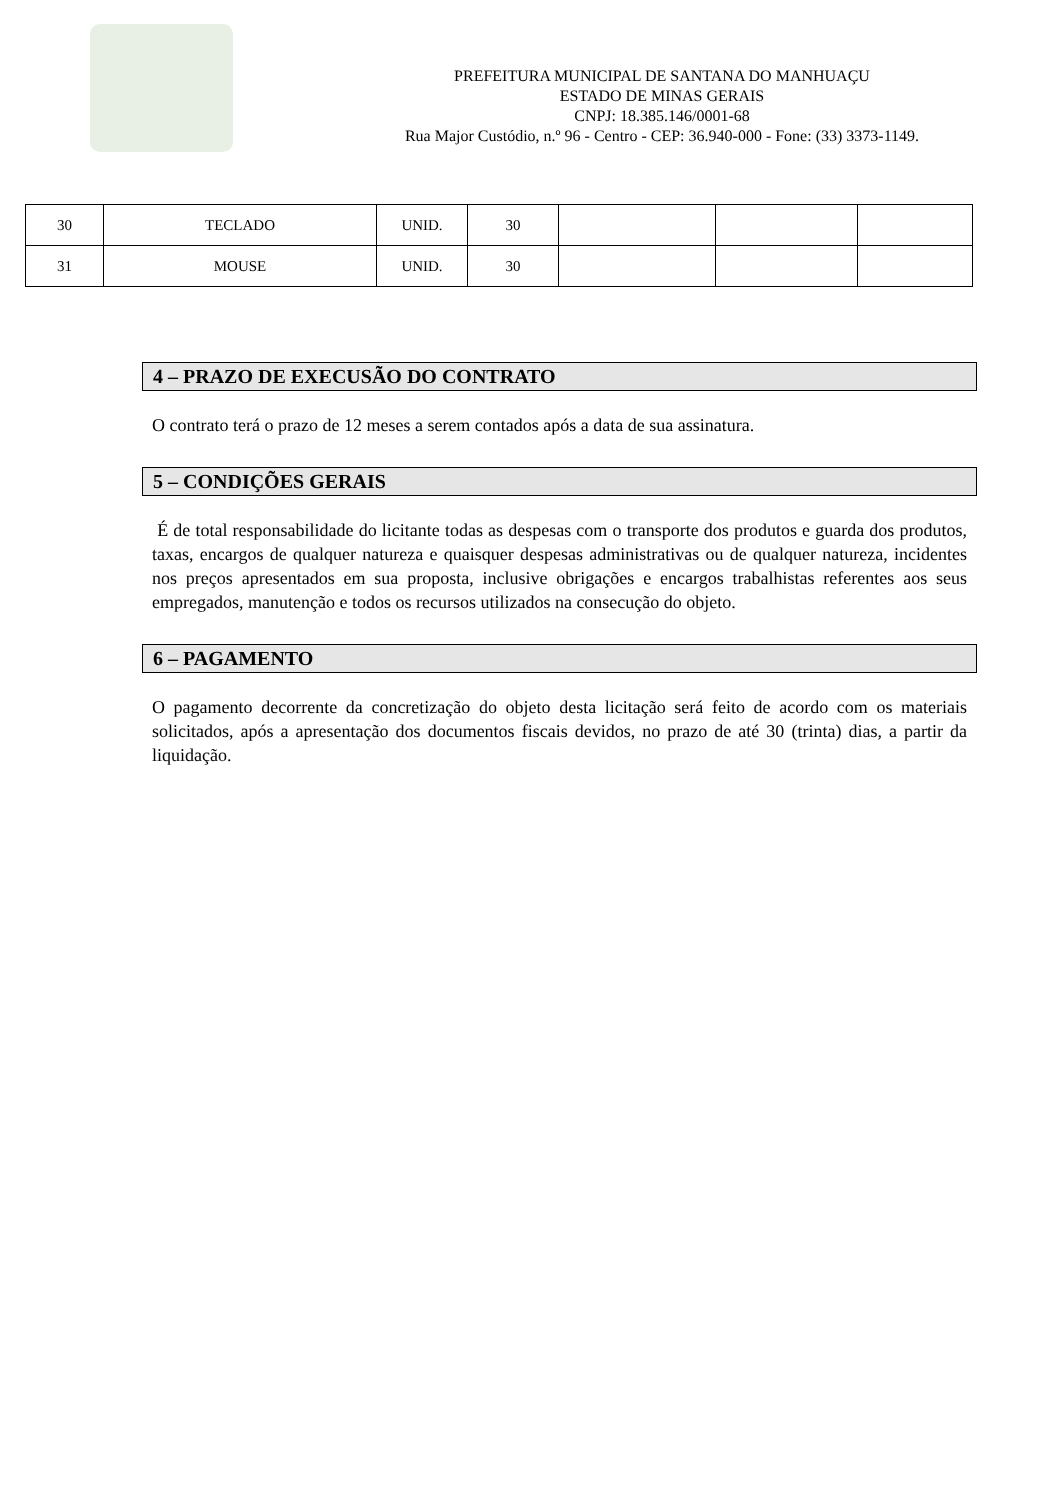PREFEITURA MUNICIPAL DE SANTANA DO MANHUAÇU
ESTADO DE MINAS GERAIS
CNPJ: 18.385.146/0001-68
Rua Major Custódio, n.º 96 - Centro - CEP: 36.940-000 - Fone: (33) 3373-1149.
| 30 | TECLADO | UNID. | 30 | | | |
| 31 | MOUSE | UNID. | 30 | | | |
4 – PRAZO DE EXECUSÃO DO CONTRATO
O contrato terá o prazo de 12 meses a serem contados após a data de sua assinatura.
5 – CONDIÇÕES GERAIS
É de total responsabilidade do licitante todas as despesas com o transporte dos produtos e guarda dos produtos, taxas, encargos de qualquer natureza e quaisquer despesas administrativas ou de qualquer natureza, incidentes nos preços apresentados em sua proposta, inclusive obrigações e encargos trabalhistas referentes aos seus empregados, manutenção e todos os recursos utilizados na consecução do objeto.
6 – PAGAMENTO
O pagamento decorrente da concretização do objeto desta licitação será feito de acordo com os materiais solicitados, após a apresentação dos documentos fiscais devidos, no prazo de até 30 (trinta) dias, a partir da liquidação.